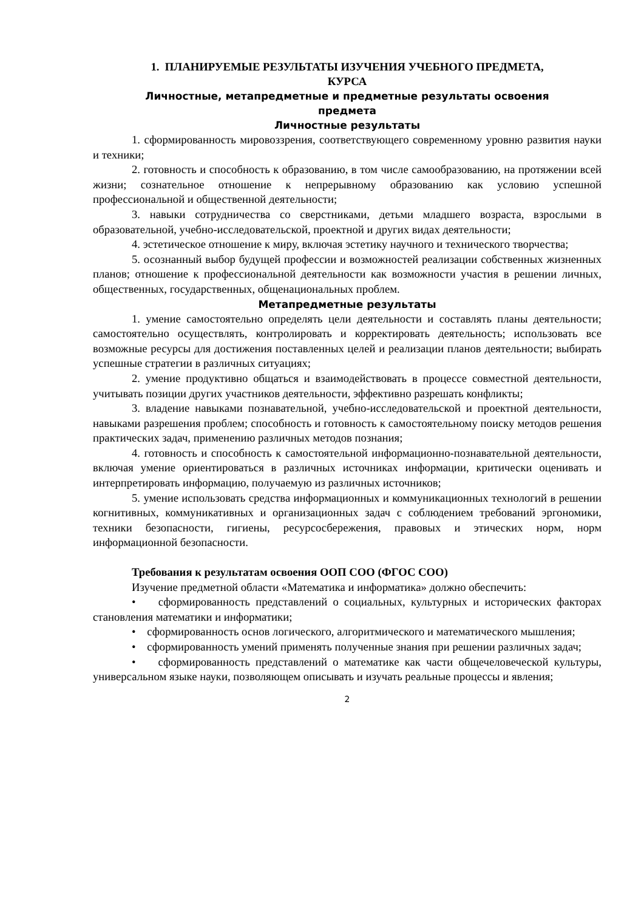1. ПЛАНИРУЕМЫЕ РЕЗУЛЬТАТЫ ИЗУЧЕНИЯ УЧЕБНОГО ПРЕДМЕТА,
КУРСА
Личностные, метапредметные и предметные результаты освоения
предмета
Личностные результаты
1. сформированность мировоззрения, соответствующего современному уровню развития науки и техники;
2. готовность и способность к образованию, в том числе самообразованию, на протяжении всей жизни; сознательное отношение к непрерывному образованию как условию успешной профессиональной и общественной деятельности;
3. навыки сотрудничества со сверстниками, детьми младшего возраста, взрослыми в образовательной, учебно-исследовательской, проектной и других видах деятельности;
4. эстетическое отношение к миру, включая эстетику научного и технического творчества;
5. осознанный выбор будущей профессии и возможностей реализации собственных жизненных планов; отношение к профессиональной деятельности как возможности участия в решении личных, общественных, государственных, общенациональных проблем.
Метапредметные результаты
1. умение самостоятельно определять цели деятельности и составлять планы деятельности; самостоятельно осуществлять, контролировать и корректировать деятельность; использовать все возможные ресурсы для достижения поставленных целей и реализации планов деятельности; выбирать успешные стратегии в различных ситуациях;
2. умение продуктивно общаться и взаимодействовать в процессе совместной деятельности, учитывать позиции других участников деятельности, эффективно разрешать конфликты;
3. владение навыками познавательной, учебно-исследовательской и проектной деятельности, навыками разрешения проблем; способность и готовность к самостоятельному поиску методов решения практических задач, применению различных методов познания;
4. готовность и способность к самостоятельной информационно-познавательной деятельности, включая умение ориентироваться в различных источниках информации, критически оценивать и интерпретировать информацию, получаемую из различных источников;
5. умение использовать средства информационных и коммуникационных технологий в решении когнитивных, коммуникативных и организационных задач с соблюдением требований эргономики, техники безопасности, гигиены, ресурсосбережения, правовых и этических норм, норм информационной безопасности.
Требования к результатам освоения ООП СОО (ФГОС СОО)
Изучение предметной области «Математика и информатика» должно обеспечить:
• сформированность представлений о социальных, культурных и исторических факторах становления математики и информатики;
• сформированность основ логического, алгоритмического и математического мышления;
• сформированность умений применять полученные знания при решении различных задач;
• сформированность представлений о математике как части общечеловеческой культуры, универсальном языке науки, позволяющем описывать и изучать реальные процессы и явления;
2